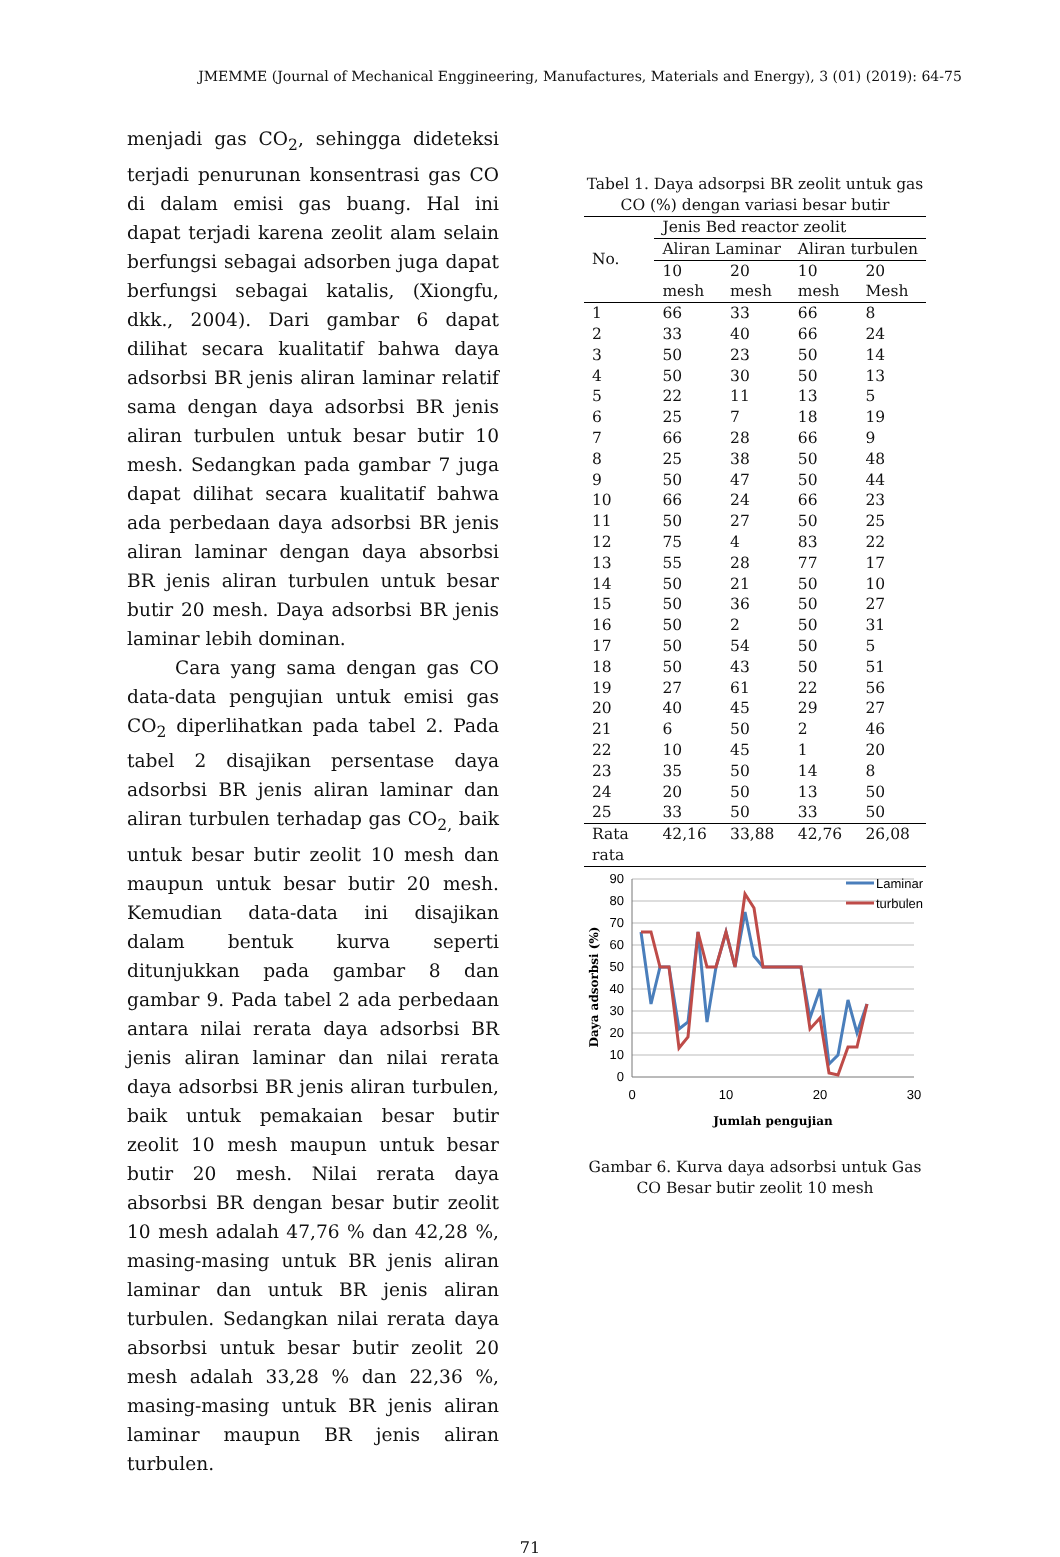JMEMME (Journal of Mechanical Enggineering, Manufactures, Materials and Energy), 3 (01) (2019): 64-75
menjadi gas CO<sub>2</sub>, sehingga dideteksi terjadi penurunan konsentrasi gas CO di dalam emisi gas buang. Hal ini dapat terjadi karena zeolit alam selain berfungsi sebagai adsorben juga dapat berfungsi sebagai katalis, (Xiongfu, dkk., 2004). Dari gambar 6 dapat dilihat secara kualitatif bahwa daya adsorbsi BR jenis aliran laminar relatif sama dengan daya adsorbsi BR jenis aliran turbulen untuk besar butir 10 mesh. Sedangkan pada gambar 7 juga dapat dilihat secara kualitatif bahwa ada perbedaan daya adsorbsi BR jenis aliran laminar dengan daya absorbsi BR jenis aliran turbulen untuk besar butir 20 mesh. Daya adsorbsi BR jenis laminar lebih dominan.
Cara yang sama dengan gas CO data-data pengujian untuk emisi gas CO<sub>2</sub> diperlihatkan pada tabel 2. Pada tabel 2 disajikan persentase daya adsorbsi BR jenis aliran laminar dan aliran turbulen terhadap gas CO<sub>2,</sub> baik untuk besar butir zeolit 10 mesh dan maupun untuk besar butir 20 mesh. Kemudian data-data ini disajikan dalam bentuk kurva seperti ditunjukkan pada gambar 8 dan gambar 9. Pada tabel 2 ada perbedaan antara nilai rerata daya adsorbsi BR jenis aliran laminar dan nilai rerata daya adsorbsi BR jenis aliran turbulen, baik untuk pemakaian besar butir zeolit 10 mesh maupun untuk besar butir 20 mesh. Nilai rerata daya absorbsi BR dengan besar butir zeolit 10 mesh adalah 47,76 % dan 42,28 %, masing-masing untuk BR jenis aliran laminar dan untuk BR jenis aliran turbulen. Sedangkan nilai rerata daya absorbsi untuk besar butir zeolit 20 mesh adalah 33,28 % dan 22,36 %, masing-masing untuk BR jenis aliran laminar maupun BR jenis aliran turbulen.
Tabel 1. Daya adsorpsi BR zeolit untuk gas CO (%) dengan variasi besar butir
| No. | Jenis Bed reactor zeolit | | | |
| --- | --- | --- | --- | --- |
| | Aliran Laminar | | Aliran turbulen | |
| | 10 mesh | 20 mesh | 10 mesh | 20 Mesh |
| 1 | 66 | 33 | 66 | 8 |
| 2 | 33 | 40 | 66 | 24 |
| 3 | 50 | 23 | 50 | 14 |
| 4 | 50 | 30 | 50 | 13 |
| 5 | 22 | 11 | 13 | 5 |
| 6 | 25 | 7 | 18 | 19 |
| 7 | 66 | 28 | 66 | 9 |
| 8 | 25 | 38 | 50 | 48 |
| 9 | 50 | 47 | 50 | 44 |
| 10 | 66 | 24 | 66 | 23 |
| 11 | 50 | 27 | 50 | 25 |
| 12 | 75 | 4 | 83 | 22 |
| 13 | 55 | 28 | 77 | 17 |
| 14 | 50 | 21 | 50 | 10 |
| 15 | 50 | 36 | 50 | 27 |
| 16 | 50 | 2 | 50 | 31 |
| 17 | 50 | 54 | 50 | 5 |
| 18 | 50 | 43 | 50 | 51 |
| 19 | 27 | 61 | 22 | 56 |
| 20 | 40 | 45 | 29 | 27 |
| 21 | 6 | 50 | 2 | 46 |
| 22 | 10 | 45 | 1 | 20 |
| 23 | 35 | 50 | 14 | 8 |
| 24 | 20 | 50 | 13 | 50 |
| 25 | 33 | 50 | 33 | 50 |
| Rata rata | 42,16 | 33,88 | 42,76 | 26,08 |
90
80
70
60
50
40
30
20
10
0
0
10
20
30
Jumlah pengujian
Daya adsorbsi (%)
Laminar
turbulen
Gambar 6. Kurva daya adsorbsi untuk Gas CO Besar butir zeolit 10 mesh
71